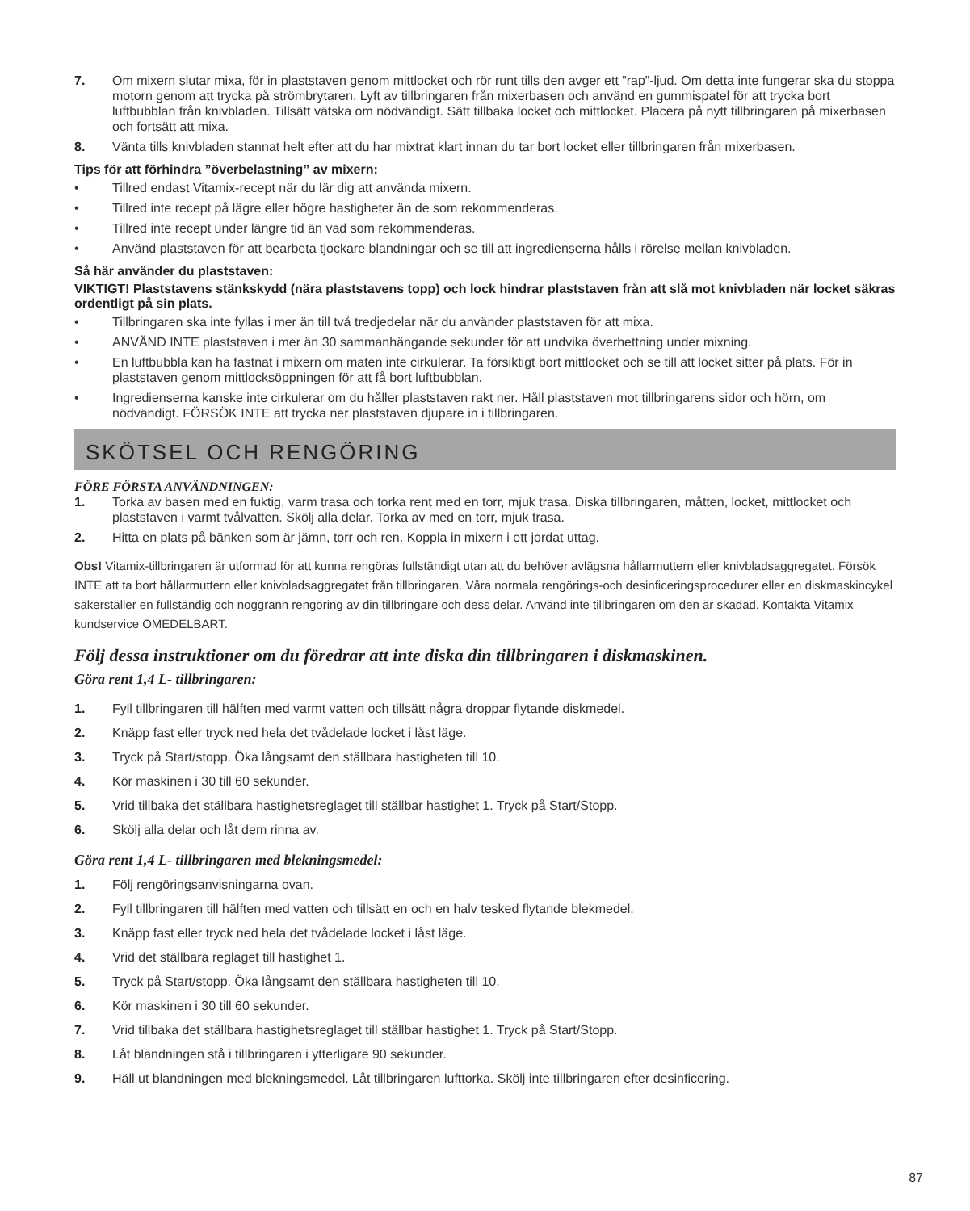7. Om mixern slutar mixa, för in plaststaven genom mittlocket och rör runt tills den avger ett ”rap”-ljud. Om detta inte fungerar ska du stoppa motorn genom att trycka på strömbrytaren. Lyft av tillbringaren från mixerbasen och använd en gummispatel för att trycka bort luftbubblan från knivbladen. Tillsätt vätska om nödvändigt. Sätt tillbaka locket och mittlocket. Placera på nytt tillbringaren på mixerbasen och fortsätt att mixa.
8. Vänta tills knivbladen stannat helt efter att du har mixtrat klart innan du tar bort locket eller tillbringaren från mixerbasen.
Tips för att förhindra ”överbelastning” av mixern:
• Tillred endast Vitamix-recept när du lär dig att använda mixern.
• Tillred inte recept på lägre eller högre hastigheter än de som rekommenderas.
• Tillred inte recept under längre tid än vad som rekommenderas.
• Använd plaststaven för att bearbeta tjockare blandningar och se till att ingredienserna hålls i rörelse mellan knivbladen.
Så här använder du plaststaven:
VIKTIGT! Plaststavens stänkskydd (nära plaststavens topp) och lock hindrar plaststaven från att slå mot knivbladen när locket säkras ordentligt på sin plats.
• Tillbringaren ska inte fyllas i mer än till två tredjedelar när du använder plaststaven för att mixa.
• ANVÄND INTE plaststaven i mer än 30 sammanhängande sekunder för att undvika överhettning under mixning.
• En luftbubbla kan ha fastnat i mixern om maten inte cirkulerar. Ta försiktigt bort mittlocket och se till att locket sitter på plats. För in plaststaven genom mittlocksöppningen för att få bort luftbubblan.
• Ingredienserna kanske inte cirkulerar om du håller plaststaven rakt ner. Håll plaststaven mot tillbringarens sidor och hörn, om nödvändigt. FÖRSÖK INTE att trycka ner plaststaven djupare in i tillbringaren.
SKÖTSEL OCH RENGÖRING
FÖRE FÖRSTA ANVÄNDNINGEN:
1. Torka av basen med en fuktig, varm trasa och torka rent med en torr, mjuk trasa. Diska tillbringaren, måtten, locket, mittlocket och plaststaven i varmt tvålvatten. Skölj alla delar. Torka av med en torr, mjuk trasa.
2. Hitta en plats på bänken som är jämn, torr och ren. Koppla in mixern i ett jordat uttag.
Obs! Vitamix-tillbringaren är utformad för att kunna rengöras fullständigt utan att du behöver avlägsna hållarmuttern eller knivbladsaggregatet. Försök INTE att ta bort hållarmuttern eller knivbladsaggregatet från tillbringaren. Våra normala rengörings-och desinficeringsprocedurer eller en diskmaskincykel säkerställer en fullständig och noggrann rengöring av din tillbringare och dess delar. Använd inte tillbringaren om den är skadad. Kontakta Vitamix kundservice OMEDELBART.
Följ dessa instruktioner om du föredrar att inte diska din tillbringaren i diskmaskinen.
Göra rent 1,4 L- tillbringaren:
1. Fyll tillbringaren till hälften med varmt vatten och tillsätt några droppar flytande diskmedel.
2. Knäpp fast eller tryck ned hela det tvådelade locket i låst läge.
3. Tryck på Start/stopp. Öka långsamt den ställbara hastigheten till 10.
4. Kör maskinen i 30 till 60 sekunder.
5. Vrid tillbaka det ställbara hastighetsreglaget till ställbar hastighet 1. Tryck på Start/Stopp.
6. Skölj alla delar och låt dem rinna av.
Göra rent 1,4 L- tillbringaren med blekningsmedel:
1. Följ rengöringsanvisningarna ovan.
2. Fyll tillbringaren till hälften med vatten och tillsätt en och en halv tesked flytande blekmedel.
3. Knäpp fast eller tryck ned hela det tvådelade locket i låst läge.
4. Vrid det ställbara reglaget till hastighet 1.
5. Tryck på Start/stopp. Öka långsamt den ställbara hastigheten till 10.
6. Kör maskinen i 30 till 60 sekunder.
7. Vrid tillbaka det ställbara hastighetsreglaget till ställbar hastighet 1. Tryck på Start/Stopp.
8. Låt blandningen stå i tillbringaren i ytterligare 90 sekunder.
9. Häll ut blandningen med blekningsmedel. Låt tillbringaren lufttorka. Skölj inte tillbringaren efter desinficering.
87